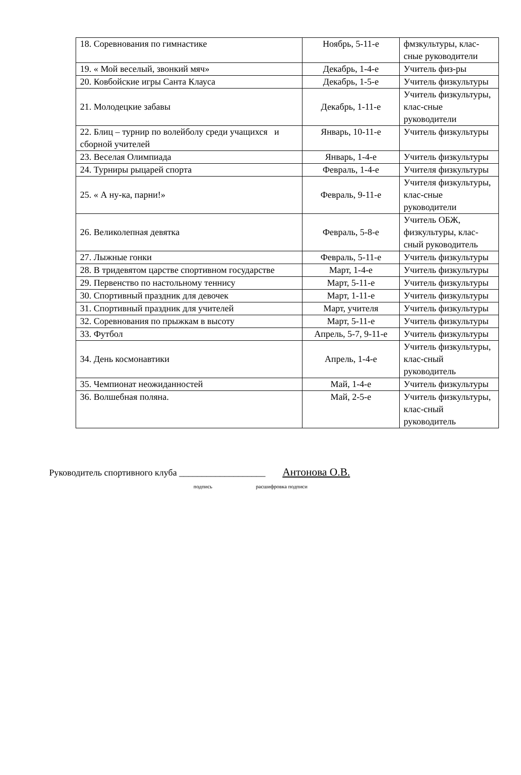| 18. Соревнования по гимнастике | Ноябрь, 5-11-е | фмзкультуры, клас-сные руководители |
| 19. « Мой веселый, звонкий мяч» | Декабрь, 1-4-е | Учитель физ-ры |
| 20. Ковбойские игры Санта Клауса | Декабрь, 1-5-е | Учитель физкультуры |
| 21. Молодецкие забавы | Декабрь, 1-11-е | Учитель физкультуры, клас-сные руководители |
| 22. Блиц – турнир по волейболу среди учащихся и сборной учителей | Январь, 10-11-е | Учитель физкультуры |
| 23. Веселая Олимпиада | Январь, 1-4-е | Учитель физкультуры |
| 24. Турниры рыцарей спорта | Февраль, 1-4-е | Учителя физкультуры |
| 25. « А ну-ка, парни!» | Февраль, 9-11-е | Учителя физкультуры, клас-сные руководители |
| 26. Великолепная девятка | Февраль, 5-8-е | Учитель ОБЖ, физкультуры, клас-сный руководитель |
| 27. Лыжные гонки | Февраль, 5-11-е | Учитель физкультуры |
| 28. В тридевятом царстве спортивном государстве | Март, 1-4-е | Учитель физкультуры |
| 29. Первенство по настольному теннису | Март, 5-11-е | Учитель физкультуры |
| 30. Спортивный праздник для девочек | Март, 1-11-е | Учитель физкультуры |
| 31. Спортивный праздник для учителей | Март, учителя | Учитель физкультуры |
| 32. Соревнования по прыжкам в высоту | Март, 5-11-е | Учитель физкультуры |
| 33. Футбол | Апрель, 5-7, 9-11-е | Учитель физкультуры |
| 34. День космонавтики | Апрель, 1-4-е | Учитель физкультуры, клас-сный руководитель |
| 35. Чемпионат неожиданностей | Май, 1-4-е | Учитель физкультуры |
| 36. Волшебная поляна. | Май, 2-5-е | Учитель физкультуры, клас-сный руководитель |
Руководитель спортивного клуба ___________________ Антонова О.В.
подпись расшифровка подписи